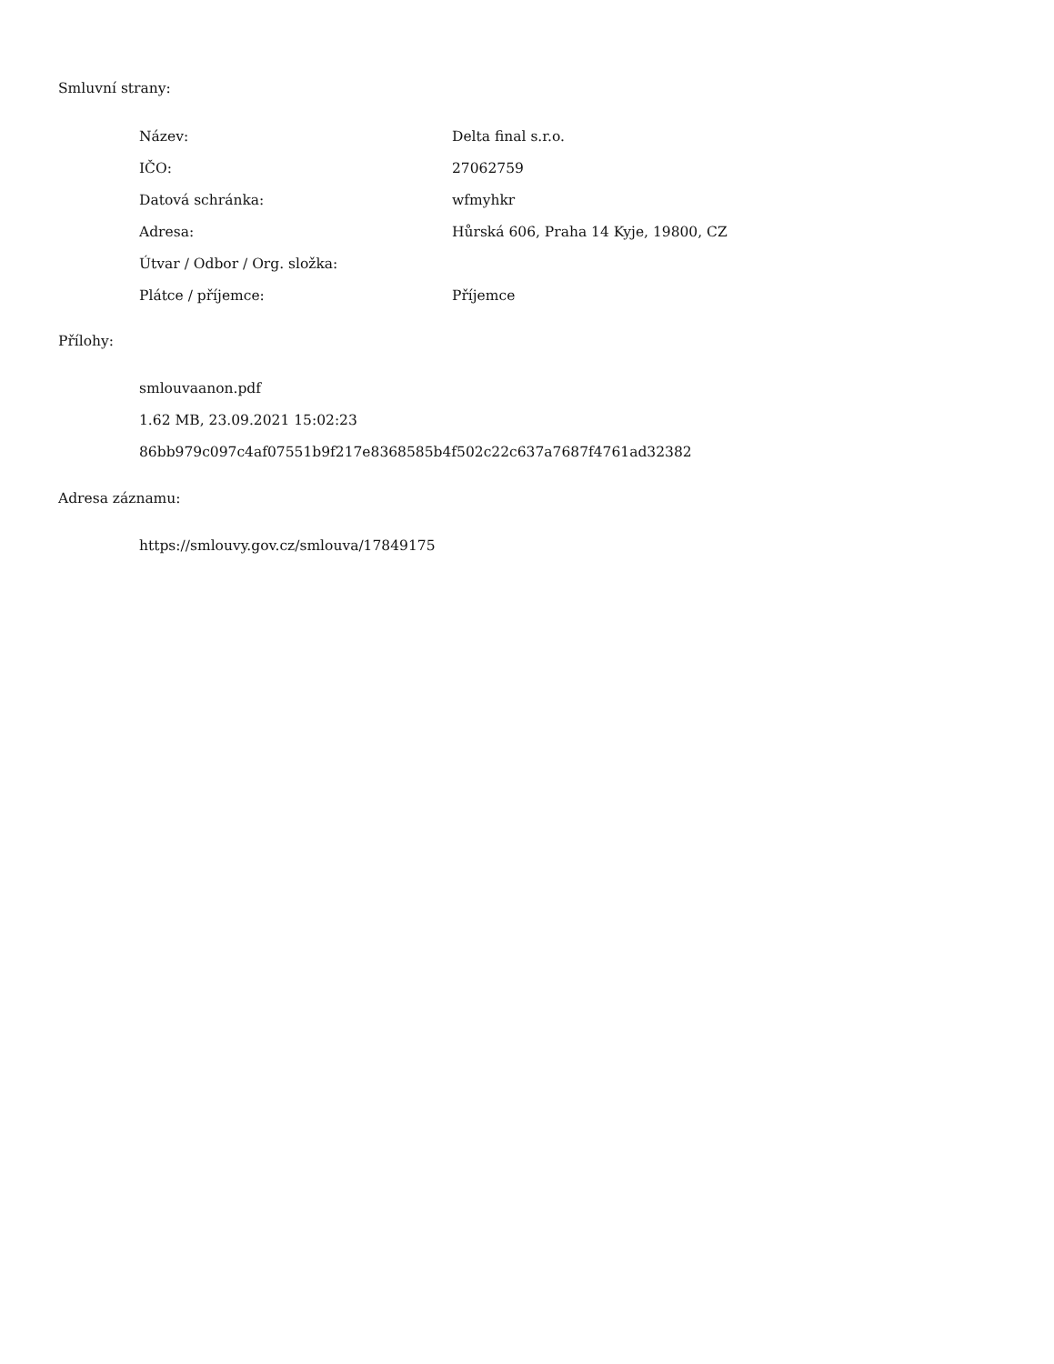Smluvní strany:
| Název: | Delta final s.r.o. |
| IČO: | 27062759 |
| Datová schránka: | wfmyhkr |
| Adresa: | Hůrská 606, Praha 14 Kyje, 19800, CZ |
| Útvar / Odbor / Org. složka: | |
| Plátce / příjemce: | Příjemce |
Přílohy:
smlouvaanon.pdf
1.62 MB, 23.09.2021 15:02:23
86bb979c097c4af07551b9f217e8368585b4f502c22c637a7687f4761ad32382
Adresa záznamu:
https://smlouvy.gov.cz/smlouva/17849175